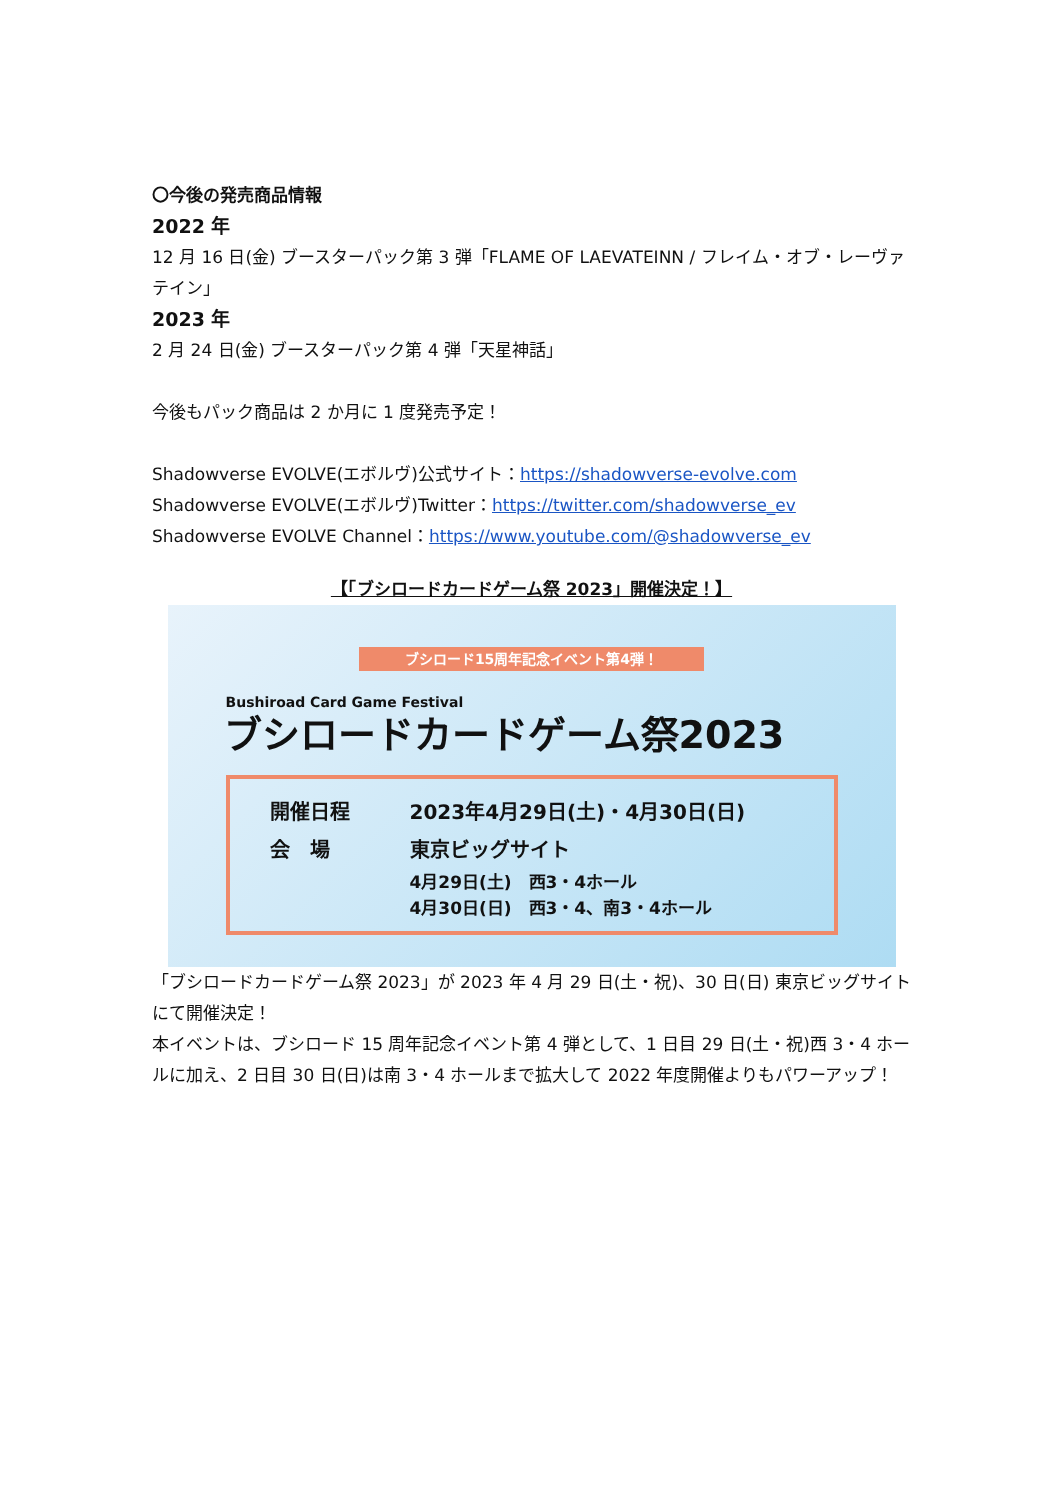〇今後の発売商品情報
2022 年
12 月 16 日(金) ブースターパック第 3 弾「FLAME OF LAEVATEINN / フレイム・オブ・レーヴァテイン」
2023 年
2 月 24 日(金) ブースターパック第 4 弾「天星神話」
今後もパック商品は 2 か月に 1 度発売予定！
Shadowverse EVOLVE(エボルヴ)公式サイト：https://shadowverse-evolve.com
Shadowverse EVOLVE(エボルヴ)Twitter：https://twitter.com/shadowverse_ev
Shadowverse EVOLVE Channel：https://www.youtube.com/@shadowverse_ev
【「ブシロードカードゲーム祭 2023」開催決定！】
ブシロード15周年記念イベント第4弾！
Bushiroad Card Game Festival
ブシロードカードゲーム祭2023
開催日程 2023年4月29日(土)・4月30日(日)
会　場 東京ビッグサイト
4月29日(土)　西3・4ホール
4月30日(日)　西3・4、南3・4ホール
「ブシロードカードゲーム祭 2023」が 2023 年 4 月 29 日(土・祝)、30 日(日) 東京ビッグサイトにて開催決定！
本イベントは、ブシロード 15 周年記念イベント第 4 弾として、1 日目 29 日(土・祝)西 3・4 ホールに加え、2 日目 30 日(日)は南 3・4 ホールまで拡大して 2022 年度開催よりもパワーアップ！